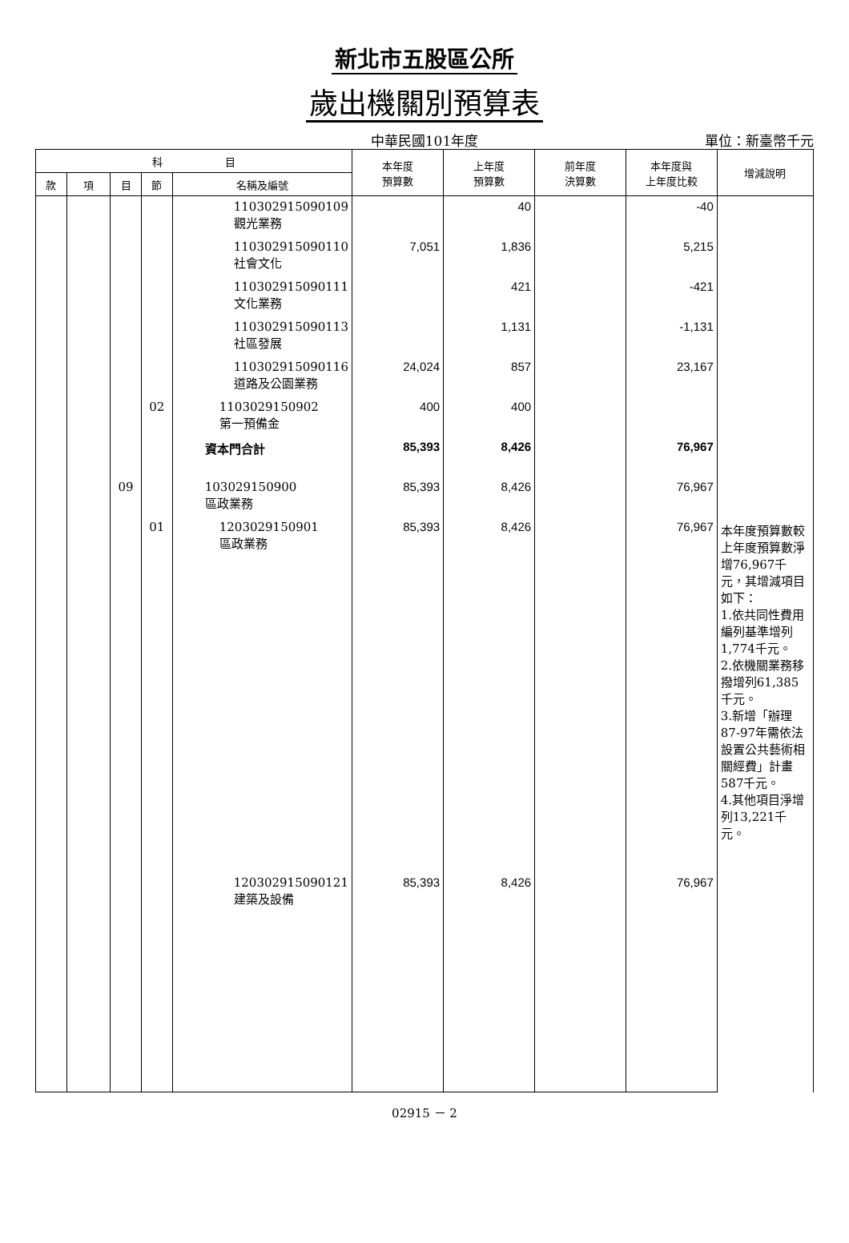新北市五股區公所
歲出機關別預算表
中華民國101年度
單位：新臺幣千元
| 科 目 | | | | | 本年度 預算數 | 上年度 預算數 | 前年度 決算數 | 本年度與 上年度比較 | 增減說明 |
| --- | --- | --- | --- | --- | --- | --- | --- | --- | --- |
| 款 | 項 | 目 | 節 | 名稱及編號 | | | | | |
| | | | | 110302915090109 觀光業務 | | 40 | | -40 | |
| | | | | 110302915090110 社會文化 | 7,051 | 1,836 | | 5,215 | |
| | | | | 110302915090111 文化業務 | | 421 | | -421 | |
| | | | | 110302915090113 社區發展 | | 1,131 | | -1,131 | |
| | | | | 110302915090116 道路及公園業務 | 24,024 | 857 | | 23,167 | |
| | | | 02 | 1103029150902 第一預備金 | 400 | 400 | | | |
| | | | | 資本門合計 | 85,393 | 8,426 | | 76,967 | |
| | | 09 | | 103029150900 區政業務 | 85,393 | 8,426 | | 76,967 | |
| | | | 01 | 1203029150901 區政業務 | 85,393 | 8,426 | | 76,967 | 本年度預算數較上年度預算數淨增76,967千元，其增減項目如下： 1.依共同性費用編列基準增列1,774千元。 2.依機關業務移撥增列61,385千元。 3.新增「辦理87-97年需依法設置公共藝術相關經費」計畫587千元。 4.其他項目淨增列13,221千元。 |
| | | | | 120302915090121 建築及設備 | 85,393 | 8,426 | | 76,967 | |
02915 － 2